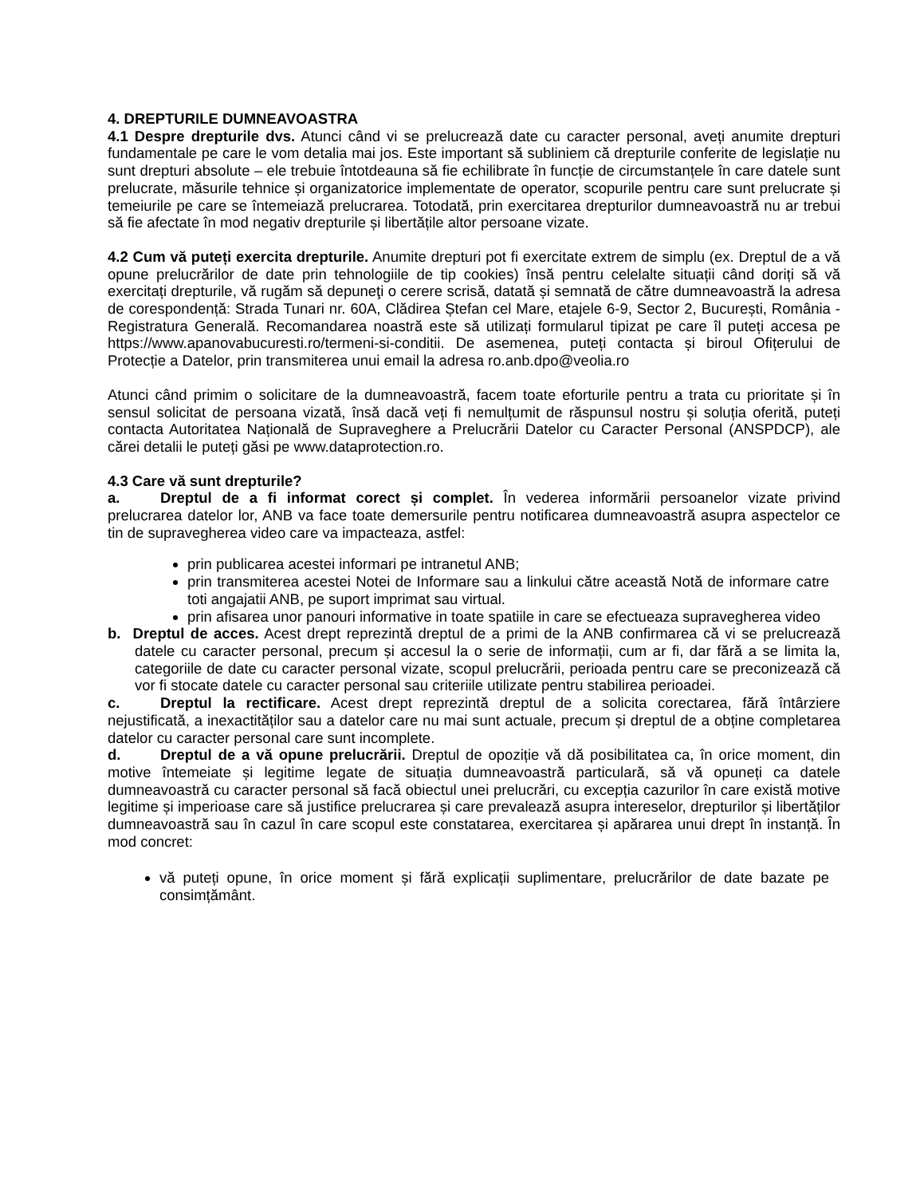4. DREPTURILE DUMNEAVOASTRA
4.1 Despre drepturile dvs. Atunci când vi se prelucrează date cu caracter personal, aveți anumite drepturi fundamentale pe care le vom detalia mai jos. Este important să subliniem că drepturile conferite de legislație nu sunt drepturi absolute – ele trebuie întotdeauna să fie echilibrate în funcție de circumstanțele în care datele sunt prelucrate, măsurile tehnice și organizatorice implementate de operator, scopurile pentru care sunt prelucrate și temeiurile pe care se întemeiază prelucrarea. Totodată, prin exercitarea drepturilor dumneavoastră nu ar trebui să fie afectate în mod negativ drepturile și libertățile altor persoane vizate.
4.2 Cum vă puteți exercita drepturile. Anumite drepturi pot fi exercitate extrem de simplu (ex. Dreptul de a vă opune prelucrărilor de date prin tehnologiile de tip cookies) însă pentru celelalte situații când doriți să vă exercitați drepturile, vă rugăm să depuneţi o cerere scrisă, datată și semnată de către dumneavoastră la adresa de corespondență: Strada Tunari nr. 60A, Clădirea Ștefan cel Mare, etajele 6-9, Sector 2, București, România - Registratura Generală. Recomandarea noastră este să utilizați formularul tipizat pe care îl puteți accesa pe https://www.apanovabucuresti.ro/termeni-si-conditii. De asemenea, puteți contacta și biroul Ofițerului de Protecție a Datelor, prin transmiterea unui email la adresa ro.anb.dpo@veolia.ro
Atunci când primim o solicitare de la dumneavoastră, facem toate eforturile pentru a trata cu prioritate și în sensul solicitat de persoana vizată, însă dacă veți fi nemulțumit de răspunsul nostru și soluția oferită, puteți contacta Autoritatea Națională de Supraveghere a Prelucrării Datelor cu Caracter Personal (ANSPDCP), ale cărei detalii le puteți găsi pe www.dataprotection.ro.
4.3 Care vă sunt drepturile?
a. Dreptul de a fi informat corect și complet. În vederea informării persoanelor vizate privind prelucrarea datelor lor, ANB va face toate demersurile pentru notificarea dumneavoastră asupra aspectelor ce tin de supravegherea video care va impacteaza, astfel:
prin publicarea acestei informari pe intranetul ANB;
prin transmiterea acestei Notei de Informare sau a linkului către această Notă de informare catre toti angajatii ANB, pe suport imprimat sau virtual.
prin afisarea unor panouri informative in toate spatiile in care se efectueaza supravegherea video
b. Dreptul de acces. Acest drept reprezintă dreptul de a primi de la ANB confirmarea că vi se prelucrează datele cu caracter personal, precum și accesul la o serie de informații, cum ar fi, dar fără a se limita la, categoriile de date cu caracter personal vizate, scopul prelucrării, perioada pentru care se preconizează că vor fi stocate datele cu caracter personal sau criteriile utilizate pentru stabilirea perioadei.
c. Dreptul la rectificare. Acest drept reprezintă dreptul de a solicita corectarea, fără întârziere nejustificată, a inexactităților sau a datelor care nu mai sunt actuale, precum și dreptul de a obține completarea datelor cu caracter personal care sunt incomplete.
d. Dreptul de a vă opune prelucrării. Dreptul de opoziție vă dă posibilitatea ca, în orice moment, din motive întemeiate și legitime legate de situația dumneavoastră particulară, să vă opuneți ca datele dumneavoastră cu caracter personal să facă obiectul unei prelucrări, cu excepția cazurilor în care există motive legitime și imperioase care să justifice prelucrarea și care prevalează asupra intereselor, drepturilor și libertăților dumneavoastră sau în cazul în care scopul este constatarea, exercitarea și apărarea unui drept în instanță. În mod concret:
vă puteți opune, în orice moment și fără explicații suplimentare, prelucrărilor de date bazate pe consimțământ.